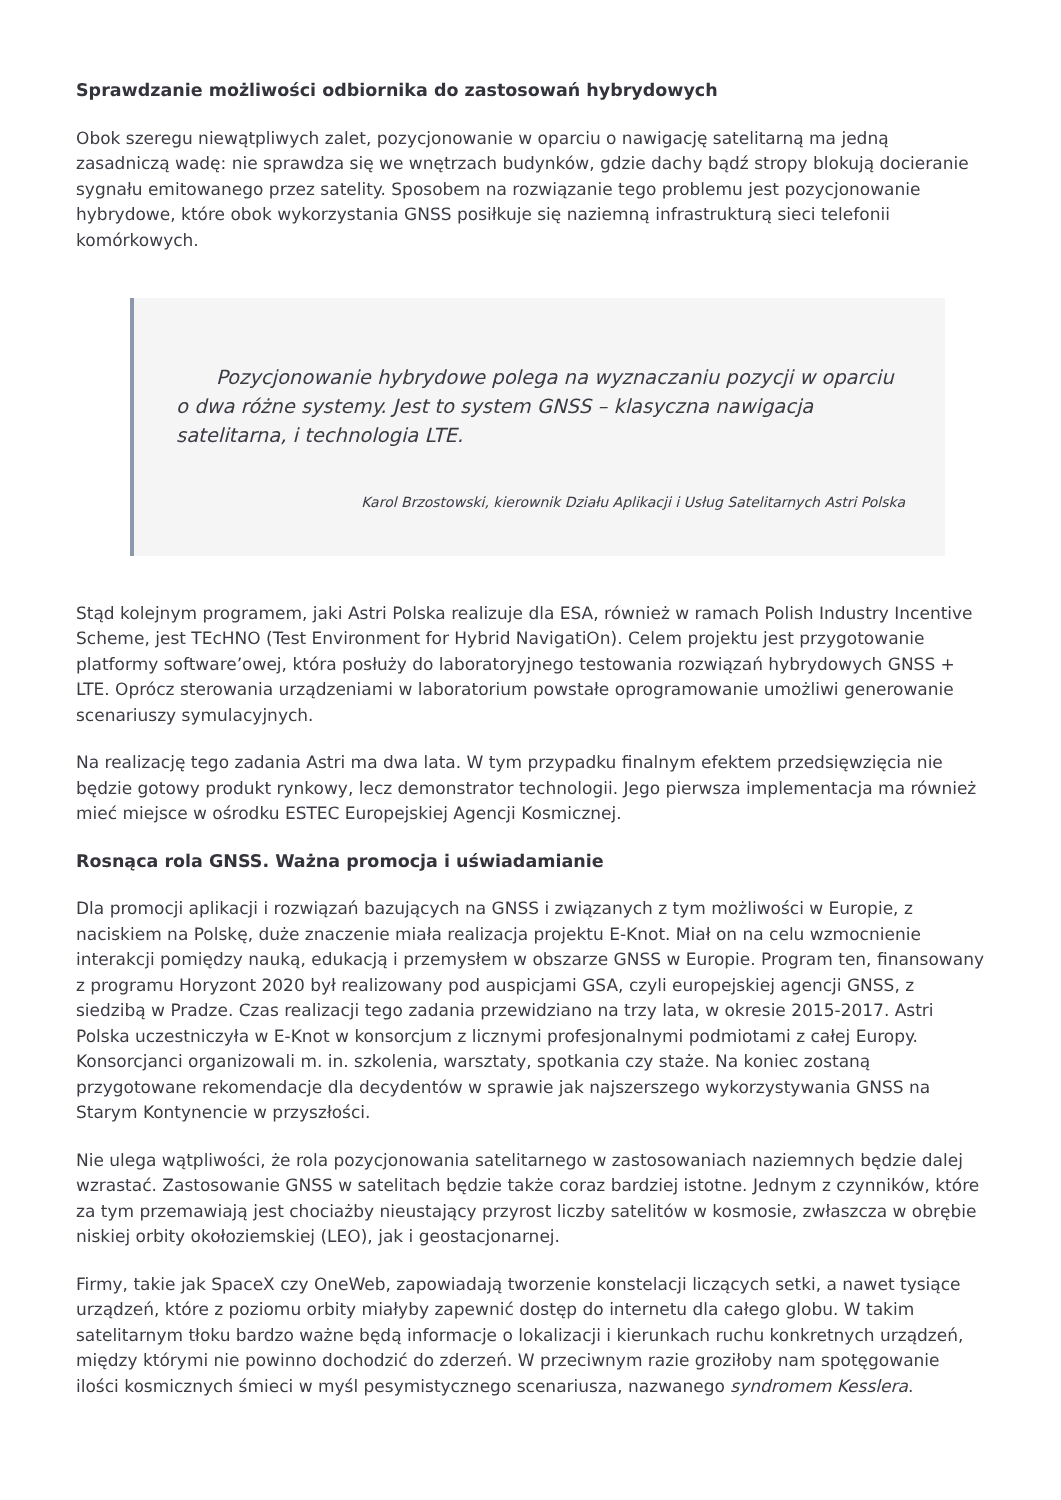Sprawdzanie możliwości odbiornika do zastosowań hybrydowych
Obok szeregu niewątpliwych zalet, pozycjonowanie w oparciu o nawigację satelitarną ma jedną zasadniczą wadę: nie sprawdza się we wnętrzach budynków, gdzie dachy bądź stropy blokują docieranie sygnału emitowanego przez satelity. Sposobem na rozwiązanie tego problemu jest pozycjonowanie hybrydowe, które obok wykorzystania GNSS posiłkuje się naziemną infrastrukturą sieci telefonii komórkowych.
Pozycjonowanie hybrydowe polega na wyznaczaniu pozycji w oparciu o dwa różne systemy. Jest to system GNSS – klasyczna nawigacja satelitarna, i technologia LTE.
Karol Brzostowski, kierownik Działu Aplikacji i Usług Satelitarnych Astri Polska
Stąd kolejnym programem, jaki Astri Polska realizuje dla ESA, również w ramach Polish Industry Incentive Scheme, jest TEcHNO (Test Environment for Hybrid NavigatiOn). Celem projektu jest przygotowanie platformy software’owej, która posłuży do laboratoryjnego testowania rozwiązań hybrydowych GNSS + LTE. Oprócz sterowania urządzeniami w laboratorium powstałe oprogramowanie umożliwi generowanie scenariuszy symulacyjnych.
Na realizację tego zadania Astri ma dwa lata. W tym przypadku finalnym efektem przedsięwzięcia nie będzie gotowy produkt rynkowy, lecz demonstrator technologii. Jego pierwsza implementacja ma również mieć miejsce w ośrodku ESTEC Europejskiej Agencji Kosmicznej.
Rosnąca rola GNSS. Ważna promocja i uświadamianie
Dla promocji aplikacji i rozwiązań bazujących na GNSS i związanych z tym możliwości w Europie, z naciskiem na Polskę, duże znaczenie miała realizacja projektu E-Knot. Miał on na celu wzmocnienie interakcji pomiędzy nauką, edukacją i przemysłem w obszarze GNSS w Europie. Program ten, finansowany z programu Horyzont 2020 był realizowany pod auspicjami GSA, czyli europejskiej agencji GNSS, z siedzibą w Pradze. Czas realizacji tego zadania przewidziano na trzy lata, w okresie 2015-2017. Astri Polska uczestniczyła w E-Knot w konsorcjum z licznymi profesjonalnymi podmiotami z całej Europy. Konsorcjanci organizowali m. in. szkolenia, warsztaty, spotkania czy staże. Na koniec zostaną przygotowane rekomendacje dla decydentów w sprawie jak najszerszego wykorzystywania GNSS na Starym Kontynencie w przyszłości.
Nie ulega wątpliwości, że rola pozycjonowania satelitarnego w zastosowaniach naziemnych będzie dalej wzrastać. Zastosowanie GNSS w satelitach będzie także coraz bardziej istotne. Jednym z czynników, które za tym przemawiają jest chociażby nieustający przyrost liczby satelitów w kosmosie, zwłaszcza w obrębie niskiej orbity okołoziemskiej (LEO), jak i geostacjonarnej.
Firmy, takie jak SpaceX czy OneWeb, zapowiadają tworzenie konstelacji liczących setki, a nawet tysiące urządzeń, które z poziomu orbity miałyby zapewnić dostęp do internetu dla całego globu. W takim satelitarnym tłoku bardzo ważne będą informacje o lokalizacji i kierunkach ruchu konkretnych urządzeń, między którymi nie powinno dochodzić do zderzeń. W przeciwnym razie groziłoby nam spotęgowanie ilości kosmicznych śmieci w myśl pesymistycznego scenariusza, nazwanego syndromem Kesslera.